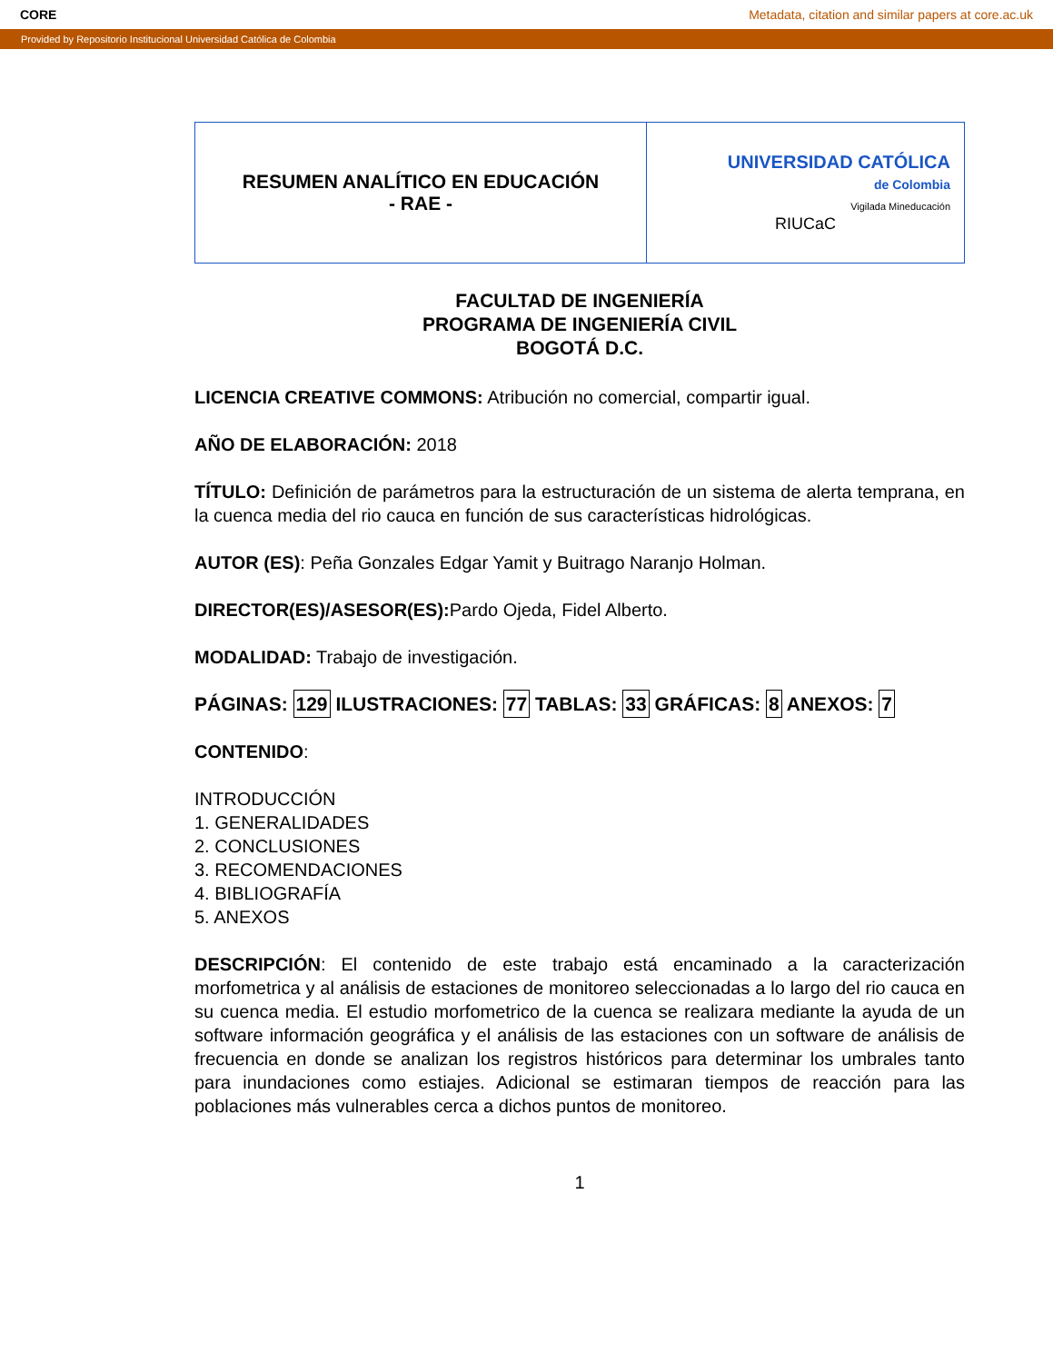CORE Metadata, citation and similar papers at core.ac.uk
Provided by Repositorio Institucional Universidad Católica de Colombia
| RESUMEN ANALÍTICO EN EDUCACIÓN - RAE - | UNIVERSIDAD CATÓLICA de Colombia Vigilada Mineducación RIUCaC |
FACULTAD DE INGENIERÍA
PROGRAMA DE INGENIERÍA CIVIL
BOGOTÁ D.C.
LICENCIA CREATIVE COMMONS: Atribución no comercial, compartir igual.
AÑO DE ELABORACIÓN: 2018
TÍTULO: Definición de parámetros para la estructuración de un sistema de alerta temprana, en la cuenca media del rio cauca en función de sus características hidrológicas.
AUTOR (ES): Peña Gonzales Edgar Yamit y Buitrago Naranjo Holman.
DIRECTOR(ES)/ASESOR(ES): Pardo Ojeda, Fidel Alberto.
MODALIDAD: Trabajo de investigación.
PÁGINAS: 129 ILUSTRACIONES: 77 TABLAS: 33 GRÁFICAS: 8 ANEXOS: 7
CONTENIDO:
INTRODUCCIÓN
1. GENERALIDADES
2. CONCLUSIONES
3. RECOMENDACIONES
4. BIBLIOGRAFÍA
5. ANEXOS
DESCRIPCIÓN: El contenido de este trabajo está encaminado a la caracterización morfometrica y al análisis de estaciones de monitoreo seleccionadas a lo largo del rio cauca en su cuenca media. El estudio morfometrico de la cuenca se realizara mediante la ayuda de un software información geográfica y el análisis de las estaciones con un software de análisis de frecuencia en donde se analizan los registros históricos para determinar los umbrales tanto para inundaciones como estiajes. Adicional se estimaran tiempos de reacción para las poblaciones más vulnerables cerca a dichos puntos de monitoreo.
1